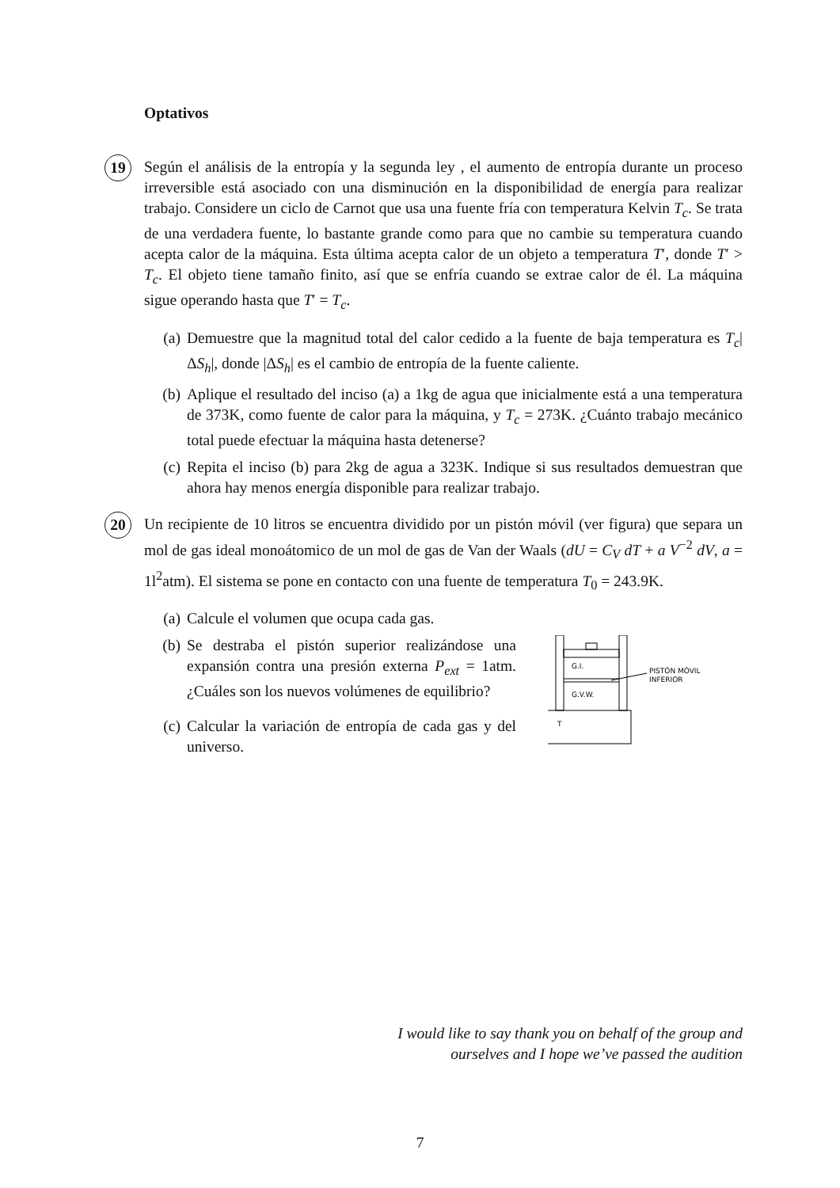Optativos
19 Según el análisis de la entropía y la segunda ley , el aumento de entropía durante un proceso irreversible está asociado con una disminución en la disponibilidad de energía para realizar trabajo. Considere un ciclo de Carnot que usa una fuente fría con temperatura Kelvin T<sub>c</sub>. Se trata de una verdadera fuente, lo bastante grande como para que no cambie su temperatura cuando acepta calor de la máquina. Esta última acepta calor de un objeto a temperatura T′, donde T′ > T<sub>c</sub>. El objeto tiene tamaño finito, así que se enfría cuando se extrae calor de él. La máquina sigue operando hasta que T′ = T<sub>c</sub>.
(a) Demuestre que la magnitud total del calor cedido a la fuente de baja temperatura es T<sub>c</sub>|ΔS<sub>h</sub>|, donde |ΔS<sub>h</sub>| es el cambio de entropía de la fuente caliente.
(b) Aplique el resultado del inciso (a) a 1kg de agua que inicialmente está a una temperatura de 373K, como fuente de calor para la máquina, y T<sub>c</sub> = 273K. ¿Cuánto trabajo mecánico total puede efectuar la máquina hasta detenerse?
(c) Repita el inciso (b) para 2kg de agua a 323K. Indique si sus resultados demuestran que ahora hay menos energía disponible para realizar trabajo.
20 Un recipiente de 10 litros se encuentra dividido por un pistón móvil (ver figura) que separa un mol de gas ideal monoátomico de un mol de gas de Van der Waals (dU = C<sub>V</sub> dT + a V<sup>−2</sup> dV, a = 1l<sup>2</sup>atm). El sistema se pone en contacto con una fuente de temperatura T<sub>0</sub> = 243.9K.
(a) Calcule el volumen que ocupa cada gas.
(b) Se destraba el pistón superior realizándose una expansión contra una presión externa P<sub>ext</sub> = 1atm. ¿Cuáles son los nuevos volúmenes de equilibrio?
(c) Calcular la variación de entropía de cada gas y del universo.
G.I.
G.V.W.
T
PISTÓN MÓVIL
INFERIOR
I would like to say thank you on behalf of the group and ourselves and I hope we’ve passed the audition
7